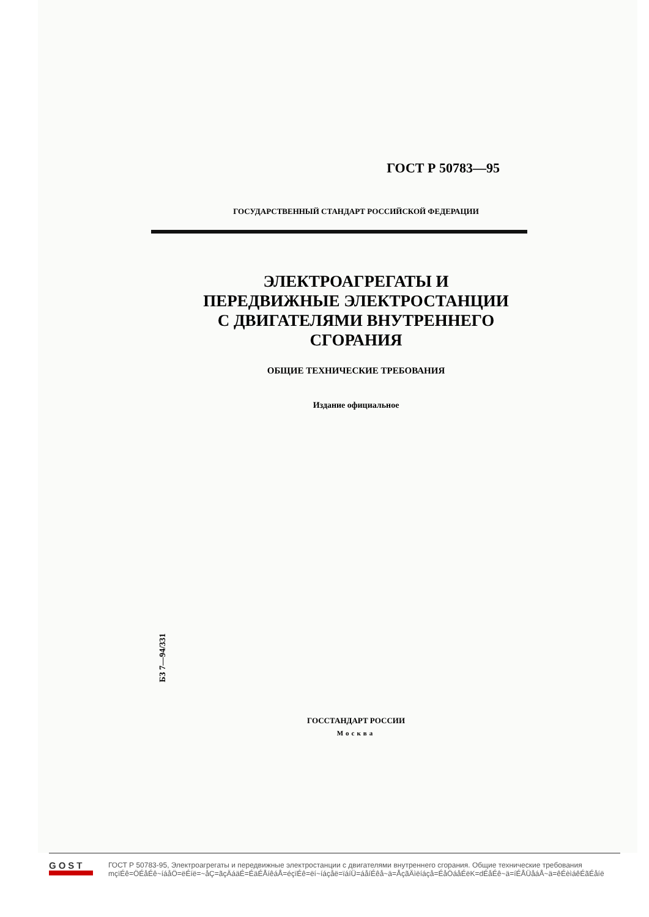ГОСТ Р 50783—95
ГОСУДАРСТВЕННЫЙ СТАНДАРТ РОССИЙСКОЙ ФЕДЕРАЦИИ
ЭЛЕКТРОАГРЕГАТЫ И
ПЕРЕДВИЖНЫЕ ЭЛЕКТРОСТАНЦИИ
С ДВИГАТЕЛЯМИ ВНУТРЕННЕГО
СГОРАНИЯ
ОБЩИЕ ТЕХНИЧЕСКИЕ ТРЕБОВАНИЯ
Издание официальное
БЗ 7—94/331
ГОССТАНДАРТ РОССИИ
Москва
GOST
ГОСТ Р 50783-95, Электроагрегаты и передвижные электростанции с двигателями внутреннего сгорания. Общие технические требования
mçïÉê=ÖÉåÉê~íáåÖ=ëÉíë=~åÇ=ãçÄáäÉ=ÉäÉÅíêáÅ=éçïÉê=ëí~íáçåë=ïáíÜ=áåíÉêå~ä=ÅçãÄìëíáçå=ÉåÖáåÉëK=dÉåÉê~ä=íÉÅÜåáÅ~ä=êÉèìáêÉãÉåíë